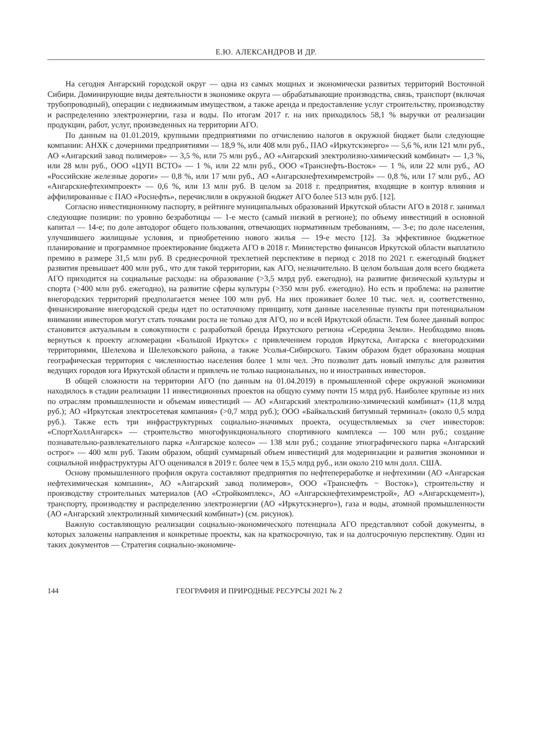Е.Ю. АЛЕКСАНДРОВ И ДР.
На сегодня Ангарский городской округ — одна из самых мощных и экономически развитых территорий Восточной Сибири. Доминирующие виды деятельности в экономике округа — обрабатывающие производства, связь, транспорт (включая трубопроводный), операции с недвижимым имуществом, а также аренда и предоставление услуг строительству, производству и распределению электроэнергии, газа и воды. По итогам 2017 г. на них приходилось 58,1 % выручки от реализации продукции, работ, услуг, произведенных на территории АГО.
По данным на 01.01.2019, крупными предприятиями по отчислению налогов в окружной бюджет были следующие компании: АНХК с дочерними предприятиями — 18,9 %, или 408 млн руб., ПАО «Иркутскэнерго» — 5,6 %, или 121 млн руб., АО «Ангарский завод полимеров» — 3,5 %, или 75 млн руб., АО «Ангарский электролизно-химический комбинат» — 1,3 %, или 28 млн руб., ООО «ЦУП ВСТО» — 1 %, или 22 млн руб., ООО «Транснефть-Восток» — 1 %, или 22 млн руб., АО «Российские железные дороги» — 0,8 %, или 17 млн руб., АО «Ангарскнефтехимремстрой» — 0,8 %, или 17 млн руб., АО «Ангарскнефтехимпроект» — 0,6 %, или 13 млн руб. В целом за 2018 г. предприятия, входящие в контур влияния и аффилированные с ПАО «Роснефть», перечислили в окружной бюджет АГО более 513 млн руб. [12].
Согласно инвестиционному паспорту, в рейтинге муниципальных образований Иркутской области АГО в 2018 г. занимал следующие позиции: по уровню безработицы — 1-е место (самый низкий в регионе); по объему инвестиций в основной капитал — 14-е; по доле автодорог общего пользования, отвечающих нормативным требованиям, — 3-е; по доле населения, улучшившего жилищные условия, и приобретению нового жилья — 19-е место [12]. За эффективное бюджетное планирование и программное проектирование бюджета АГО в 2018 г. Министерство финансов Иркутской области выплатило премию в размере 31,5 млн руб. В среднесрочной трехлетней перспективе в период с 2018 по 2021 г. ежегодный бюджет развития превышает 400 млн руб., что для такой территории, как АГО, незначительно. В целом большая доля всего бюджета АГО приходится на социальные расходы: на образование (>3,5 млрд руб. ежегодно), на развитие физической культуры и спорта (>400 млн руб. ежегодно), на развитие сферы культуры (>350 млн руб. ежегодно). Но есть и проблема: на развитие внегородских территорий предполагается менее 100 млн руб. На них проживает более 10 тыс. чел. и, соответственно, финансирование внегородской среды идет по остаточному принципу, хотя данные населенные пункты при потенциальном внимании инвесторов могут стать точками роста не только для АГО, но и всей Иркутской области. Тем более данный вопрос становится актуальным в совокупности с разработкой бренда Иркутского региона «Середина Земли». Необходимо вновь вернуться к проекту агломерации «Большой Иркутск» с привлечением городов Иркутска, Ангарска с внегородскими территориями, Шелехова и Шелеховского района, а также Усолья-Сибирского. Таким образом будет образована мощная географическая территория с численностью населения более 1 млн чел. Это позволит дать новый импульс для развития ведущих городов юга Иркутской области и привлечь не только национальных, но и иностранных инвесторов.
В общей сложности на территории АГО (по данным на 01.04.2019) в промышленной сфере окружной экономики находилось в стадии реализации 11 инвестиционных проектов на общую сумму почти 15 млрд руб. Наиболее крупные из них по отраслям промышленности и объемам инвестиций — АО «Ангарский электролизно-химический комбинат» (11,8 млрд руб.); АО «Иркутская электросетевая компания» (>0,7 млрд руб.); ООО «Байкальский битумный терминал» (около 0,5 млрд руб.). Также есть три инфраструктурных социально-значимых проекта, осуществляемых за счет инвесторов: «СпортХоллАнгарск» — строительство многофункционального спортивного комплекса — 100 млн руб.; создание познавательно-развлекательного парка «Ангарское колесо» — 138 млн руб.; создание этнографического парка «Ангарский острог» — 400 млн руб. Таким образом, общий суммарный объем инвестиций для модернизации и развития экономики и социальной инфраструктуры АГО оценивался в 2019 г. более чем в 15,5 млрд руб., или около 210 млн долл. США.
Основу промышленного профиля округа составляют предприятия по нефтепереработке и нефтехимии (АО «Ангарская нефтехимическая компания», АО «Ангарский завод полимеров», ООО «Транснефть − Восток»), строительству и производству строительных материалов (АО «Стройкомплекс», АО «Ангарскнефтехимремстрой», АО «Ангарскцемент»), транспорту, производству и распределению электроэнергии (АО «Иркутскэнерго»), газа и воды, атомной промышленности (АО «Ангарский электролизный химический комбинат») (см. рисунок).
Важную составляющую реализации социально-экономического потенциала АГО представляют собой документы, в которых заложены направления и конкретные проекты, как на краткосрочную, так и на долгосрочную перспективу. Один из таких документов — Стратегия социально-экономиче-
144 ГЕОГРАФИЯ И ПРИРОДНЫЕ РЕСУРСЫ 2021 № 2